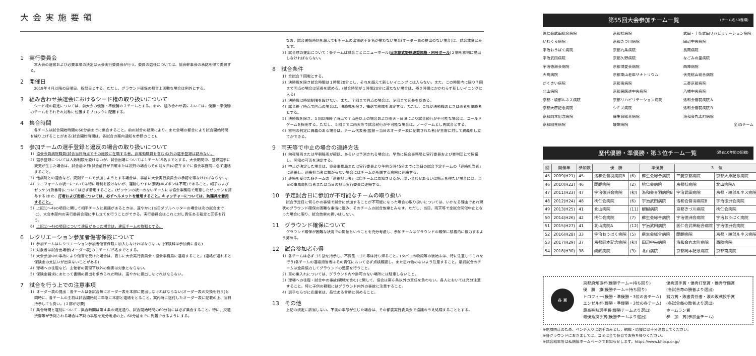大会実施要領
1　実行委員会
　本大会の運営および必要事項の決定は大会実行委員会が行う。委員の選任については、協会幹事会の承認を得て委嘱する。
2　開催日
　2019年４月以降の日曜日、祝祭日とする。ただし、グラウンド確保の都合上困難な場合は例外とする。
3　組み合わせ抽選会におけるシード権の取り扱いについて
　シード権の設定については、前大会の優勝・準優勝の２チームとする。また、組み合わせ表においては、優勝・準優勝のチームをそれぞれ対称に位置するブロックに配置する。
4　集合時間
　各チームは試合開始時間の60分前までに集合すること。前の試合の結果により、また会場の都合により試合開始時間を繰り上げることがある(試合開始時間は、各試合の案内通知を参照のこと)。
5　参加チームの選手登録と違反の場合の取り扱いについて
1）協会会員病院職員(試合当日時点でその施設に在職する者。非常勤職員を含む)以外の選手登録は認めない。
2）選手登録については人数制限を設けないが、試合出場については１チーム15名までとする。大会期間中、登録選手に変更が生じた場合は、試合前々日(試合前日が日曜または祝日の場合もその前々日)の正午までに協会事務局に必ず連絡すること。
3）他病院との連合など、変則チームで参加しようとする場合は、事前に大会実行委員会の承認を得なければならない。
4）ユニフォームの統一については特に規制を設けないが、運動しやすい服装(半ズボンは不可)であること。帽子およびゼッケン(背番号)については必ず着用すること。(ゼッケンの統一のないチームには協会事務局で用意したゼッケンを貸与する)また、打者および走者については、必ずヘルメットを着用すること。キャッチャーについては、防護具を着用すること。
5）上記1)～4)の項目に関して相手チームに異議があるときは、速やかに(当日ダブルヘッターの場合は次の試合までに)、大会本部内の実行委員会宛に申し立てを行うことができる。実行委員会はこれに対し責任ある裁定と回答を行う。
6）上記1)～4)の項目について違反があった場合は、違反チームの敗戦とする。
6　レクリエーション参加者傷害保険について
1）参加チームはレクリエーション参加者傷害保険に加入しなければならない。(保険料は参加費に含む)
2）対象者は試合出場者(オーダー表)の１チーム15名までとする。
3）大会参加中の事故により傷害を受けた場合は、直ちに大会実行委員会・協会事務局に連絡すること。(連絡が遅れると保険金の支払いが出来ないことがある)
4）球場への往復など、主催者の管理下以外の傷害は対象とならない。
5）保険金請求にあたって書類の提出を求められた時は、速やかに提出しなければならない。
7　試合を行う上での注意事項
1）オーダー表の提出：各チームは各試合毎にオーダー表を本部に提出しなければならない(オーダー表の交換を行う)と同時に、各チームの主将は試合開始前に早急に本部と連絡をとること。案内時に送付したオーダー表に記載の上、当日持参しても良い。(２部が必要)
2）集合時間と遅刻について：集合時間は第４条の規定通り、試合開始時間の60分前には必ず集合すること。特に、交通渋滞等が予測される場合は不測の事態を充分考慮の上、60分前までに到着できるようにする。
　なお、試合開始時刻を超えてもチームの出場選手９名が揃わない場合(オーダー表の提出のない場合)は、試合放棄とみなす。
3）試合球の提出について：各チームは試合ごとにニューボール(日本軟式野球連盟規格・M号ボール)２個を審判に提出しなければならない。
8　試合条件
1）全試合７回戦とする。
2）決勝戦を除き試合時間は１時間20分とし、それを超えて新しいイニングには入らない。また、この時間内に限り７回まで同点の場合は延長を認める。(試合時間が１時間20分に満たない場合は、残り時間にかかわらず新しいイニングに入る)
3）決勝戦は時間制限を設けない。また、７回まで同点の場合は、９回まで延長を認める。
4）試合終了時点で同点の場合は、決勝戦を除き、抽選で勝敗を決定する。ただし、これが決勝戦のときは両者を優勝者とする。
5）決勝戦を除き、５回以降終了時点で７点差以上の場合および雨天・日没により試合続行が不可能な場合は、コールドゲームを採用する。ただし、５回までに雨天等で試合続行が不可能な場合は、ノーゲームとし再試合とする。
6）審判の判定に異義のある場合は、チーム代表者(監督＝当日のオーダー表に記載された者)が主審に対して異義申し立てができる。
9　雨天等で中止の場合の連絡方法
1）前夜降雨または早朝降雨が確認、あるいは予測される場合は、早急に協会事務局と実行委員および審判団とで協議し、開催の可否を決定する。
2）中止が決定した場合は、協会事務局または実行委員より午前５時45分までに当日の試合予定チームの「連絡担当者」に連絡し、連絡担当者に繋がらない場合にはチームが所属する病院に連絡する。
3）連絡を受けた各チームの「連絡担当者」は自チームに周知させるが、問い合わせあるいは指示を得たい場合には、当日の事務局担当者または当日の担当実行委員に連絡する。
10　予定試合日に参加が不可能なチームの取り扱い
　試合予定日に何らかの事情で試合に参加することが不可能になった場合の取り扱いについては、いかなる理由であれ現状のグラウンド確保の困難な事情に鑑み、そのチームの試合放棄とみなす。ただし、当日、雨天等で全試合開催中止となった場合に限り、試合放棄の扱いはしない。
11　グラウンド確保について
　グラウンド確保が困難な状況での開催ということを充分考慮し、参加チームはグラウンドの確保に積極的に協力するよう努める。
12　試合参加者心得
1）各チームは必ずゴミ袋を持参し、不要品・ゴミ等は持ち帰ること。(タバコの吸殻等の後始末は、特に注意してこれを行う)各チームの連絡担当者はその責任において必ず点検確認し、また忘れ物のないよう注意すること。最終試合のチームは全員協力してグラウンドの整備を行うこと。
2）車の乗入れについては、グラウンド内や許可のない場所には駐車しないこと。
3）球場への往復・試合中の事故(観戦を含む)に関して、協会は第６条以外の責任を負わない。各人においては充分注意すること。特に子供の観戦にはグラウンド内外の事故に注意すること。
4）選手ならびに応援者は、品位ある言動に努めること。
13　その他
　上記の規定に該当しない、不測の事態が生じた場合は、その都度実行委員会で協議のうえ処理することとする。
第55回大会参加チーム一覧 (チーム名50音順)
医仁会武田総合病院
いわくら病院
宇治おうばく病院
宇治武田病院
宇治徳洲会病院
大島病院
がくさい病院
北山病院
京都・綾部ルネス病院
京都大原記念病院
京都岡本記念病院
京都回生病院
京都桂病院
京都きづ川病院
京都九条病院
京都久野病院
京都博愛会病院
京都東山老年サナトリウム
京都南病院
京都民医連中央病院
京都リハビリテーション病院
シミズ病院
蘇生会総合病院
醍醐病院
武田・十条武田リハビリテーション病院
田辺中央病院
長岡病院
なごみの里病院
西陣病院
伏見桃山総合病院
三菱京都病院
八幡中央病院
洛和会音羽病院Ａ
洛和会音羽病院Ｂ
洛和会丸太町病院
全35チーム
歴代優勝・準優勝・第３位チーム一覧 (過去10年間の記録)
| 回 | 開催年 | 参加数 | 優 勝 | | 準優勝 | ３ 位 | |
| --- | --- | --- | --- | --- | --- | --- | --- |
| 45 | 2009(H21) | 45 | 洛和会音羽病院B | (6) | 蘇生会総合病院 | 三菱京都病院 | 京都大原記念病院 |
| 46 | 2010(H22) | 46 | 醍醐病院 | (2) | 桃仁会病院 | 京都桂病院 | 北山病院A |
| 47 | 2011(H23) | 47 | 宇治徳洲会病院 | (初) | 洛和会音羽病院B | 宇治武田病院 | 京都・綾部ルネス病院 |
| 48 | 2012(H24) | 48 | 桃仁会病院 | (6) | 宇治武田病院 | 洛和会音羽病院B | 宇治徳洲会病院 |
| 49 | 2013(H25) | 41 | 北山病院 | (11) | 醍醐病院 | 京都きづ川病院 | 桃仁会病院 |
| 50 | 2014(H26) | 42 | 桃仁会病院 | (7) | 蘇生会総合病院 | 宇治徳洲会病院 | 宇治おうばく病院 |
| 51 | 2015(H27) | 41 | 北山病院A | (12) | 宇治武田病院 | 医仁会武田総合病院 | 宇治徳洲会病院 |
| 52 | 2016(H28) | 33 | 宇治おうばく病院 | (5) | 蘇生会総合病院 | 醍醐病院 | 京都・綾部ルネス病院 |
| 53 | 2017(H29) | 37 | 京都岡本記念病院 | (初) | 田辺中央病院 | 洛和会丸太町病院 | 西陣病院 |
| 54 | 2018(H30) | 38 | 醍醐病院 | (3) | 北山病院 | 京都岡本記念病院 | 京都南病院 |
各 賞
京都府知事杯(優勝チーム＝持ち回り)
優　勝　旗(優勝チーム＝持ち回り)
トロフィー(優勝・準優勝・3位の各チーム)
エンゼル杯(優勝・準優勝・3位の各チーム)
最高殊勲選手賞(優勝チームより選出)
最優秀投手賞(優勝チームより選出)
優秀選手賞・優秀打撃賞・優秀守備賞
(各試合毎の勝者より選出)
努力賞・敗者責任者・涙の敗戦投手賞
(各試合毎の敗者より選出)
ホームラン賞
参　加　賞(参加全チーム)
※危険防止のため、ベンチ入りは選手のみとし、観戦・応援には十分注意してください。
※各グラウンドにおきましては、ゴミは全て各自でお持ち帰りください。
※試合結果等は私病協ホームページでお知らせします。https://www.khosp.or.jp/